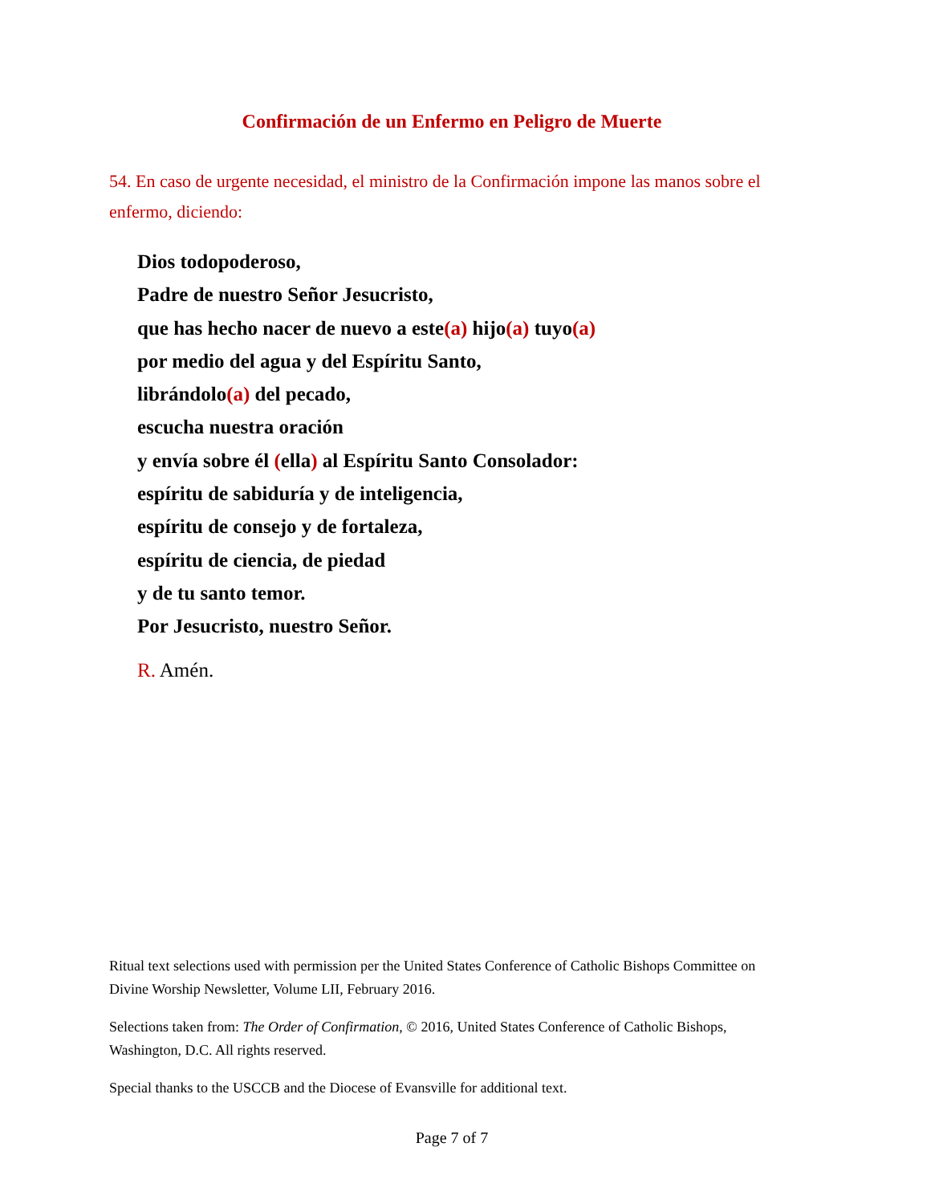Confirmación de un Enfermo en Peligro de Muerte
54. En caso de urgente necesidad, el ministro de la Confirmación impone las manos sobre el enfermo, diciendo:
Dios todopoderoso,
Padre de nuestro Señor Jesucristo,
que has hecho nacer de nuevo a este(a) hijo(a) tuyo(a)
por medio del agua y del Espíritu Santo,
librándolo(a) del pecado,
escucha nuestra oración
y envía sobre él (ella) al Espíritu Santo Consolador:
espíritu de sabiduría y de inteligencia,
espíritu de consejo y de fortaleza,
espíritu de ciencia, de piedad
y de tu santo temor.
Por Jesucristo, nuestro Señor.
R. Amén.
Ritual text selections used with permission per the United States Conference of Catholic Bishops Committee on Divine Worship Newsletter, Volume LII, February 2016.
Selections taken from: The Order of Confirmation, © 2016, United States Conference of Catholic Bishops, Washington, D.C. All rights reserved.
Special thanks to the USCCB and the Diocese of Evansville for additional text.
Page 7 of 7